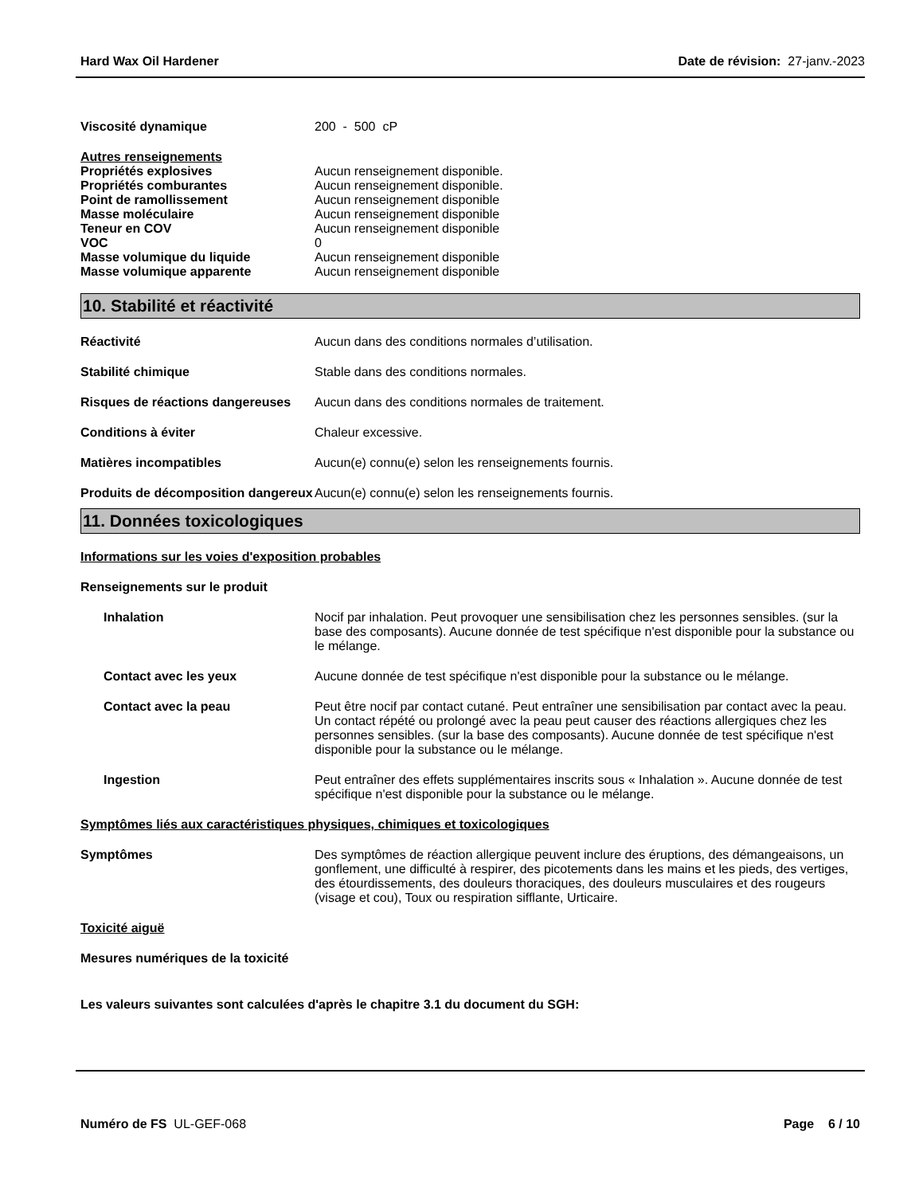Hard Wax Oil Hardener Date de révision: 27-janv.-2023
Viscosité dynamique 200 - 500 cP
Autres renseignements
Propriétés explosives Aucun renseignement disponible.
Propriétés comburantes Aucun renseignement disponible.
Point de ramollissement Aucun renseignement disponible
Masse moléculaire Aucun renseignement disponible
Teneur en COV Aucun renseignement disponible
VOC 0
Masse volumique du liquide Aucun renseignement disponible
Masse volumique apparente Aucun renseignement disponible
10. Stabilité et réactivité
Réactivité Aucun dans des conditions normales d’utilisation.
Stabilité chimique Stable dans des conditions normales.
Risques de réactions dangereuses
Aucun dans des conditions normales de traitement.
Conditions à éviter Chaleur excessive.
Matières incompatibles Aucun(e) connu(e) selon les renseignements fournis.
Produits de décomposition dangereux
Aucun(e) connu(e) selon les renseignements fournis.
11. Données toxicologiques
Informations sur les voies d'exposition probables
Renseignements sur le produit
Inhalation Nocif par inhalation. Peut provoquer une sensibilisation chez les personnes sensibles. (sur la base des composants). Aucune donnée de test spécifique n'est disponible pour la substance ou le mélange.
Contact avec les yeux Aucune donnée de test spécifique n'est disponible pour la substance ou le mélange.
Contact avec la peau Peut être nocif par contact cutané. Peut entraîner une sensibilisation par contact avec la peau. Un contact répété ou prolongé avec la peau peut causer des réactions allergiques chez les personnes sensibles. (sur la base des composants). Aucune donnée de test spécifique n'est disponible pour la substance ou le mélange.
Ingestion Peut entraîner des effets supplémentaires inscrits sous « Inhalation ». Aucune donnée de test spécifique n'est disponible pour la substance ou le mélange.
Symptômes liés aux caractéristiques physiques, chimiques et toxicologiques
Symptômes Des symptômes de réaction allergique peuvent inclure des éruptions, des démangeaisons, un gonflement, une difficulté à respirer, des picotements dans les mains et les pieds, des vertiges, des étourdissements, des douleurs thoraciques, des douleurs musculaires et des rougeurs (visage et cou), Toux ou respiration sifflante, Urticaire.
Toxicité aiguë
Mesures numériques de la toxicité
Les valeurs suivantes sont calculées d'après le chapitre 3.1 du document du SGH:
Numéro de FS UL-GEF-068 Page 6 / 10